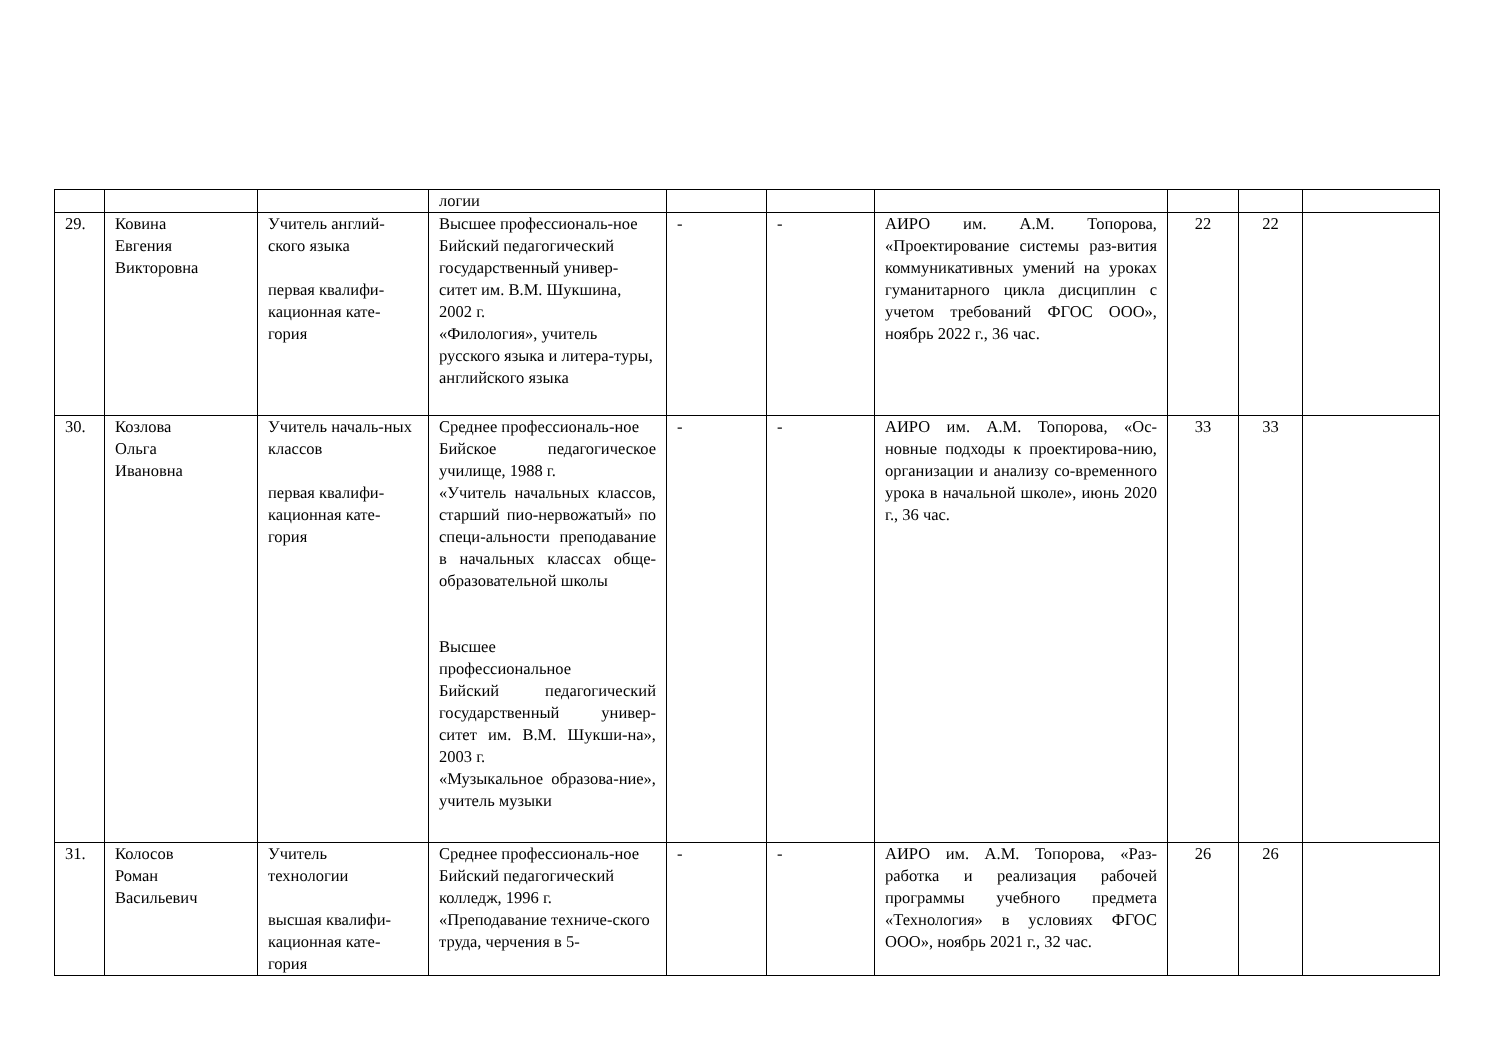| | | | логии | | | | | | |
| 29. | Ковина Евгения Викторовна | Учитель англий-ского языка первая квалифи-кационная кате-гория | Высшее профессиональ-ное Бийский педагогический государственный универ-ситет им. В.М. Шукшина, 2002 г. «Филология», учитель русского языка и литера-туры, английского языка | - | - | АИРО им. А.М. Топорова, «Проектирование системы раз-вития коммуникативных умений на уроках гуманитарного цикла дисциплин с учетом требований ФГОС ООО», ноябрь 2022 г., 36 час. | 22 | 22 | |
| 30. | Козлова Ольга Ивановна | Учитель началь-ных классов первая квалифи-кационная кате-гория | Среднее профессиональ-ное Бийское педагогическое училище, 1988 г. «Учитель начальных классов, старший пио-нервожатый» по специ-альности преподавание в начальных классах обще-образовательной школы Высшее профессиональное Бийский педагогический государственный универ-ситет им. В.М. Шукши-на», 2003 г. «Музыкальное образова-ние», учитель музыки | - | - | АИРО им. А.М. Топорова, «Ос-новные подходы к проектирова-нию, организации и анализу со-временного урока в начальной школе», июнь 2020 г., 36 час. | 33 | 33 | |
| 31. | Колосов Роман Васильевич | Учитель технологии высшая квалифи-кационная кате-гория | Среднее профессиональ-ное Бийский педагогический колледж, 1996 г. «Преподавание техниче-ского труда, черчения в 5- | - | - | АИРО им. А.М. Топорова, «Раз-работка и реализация рабочей программы учебного предмета «Технология» в условиях ФГОС ООО», ноябрь 2021 г., 32 час. | 26 | 26 | |